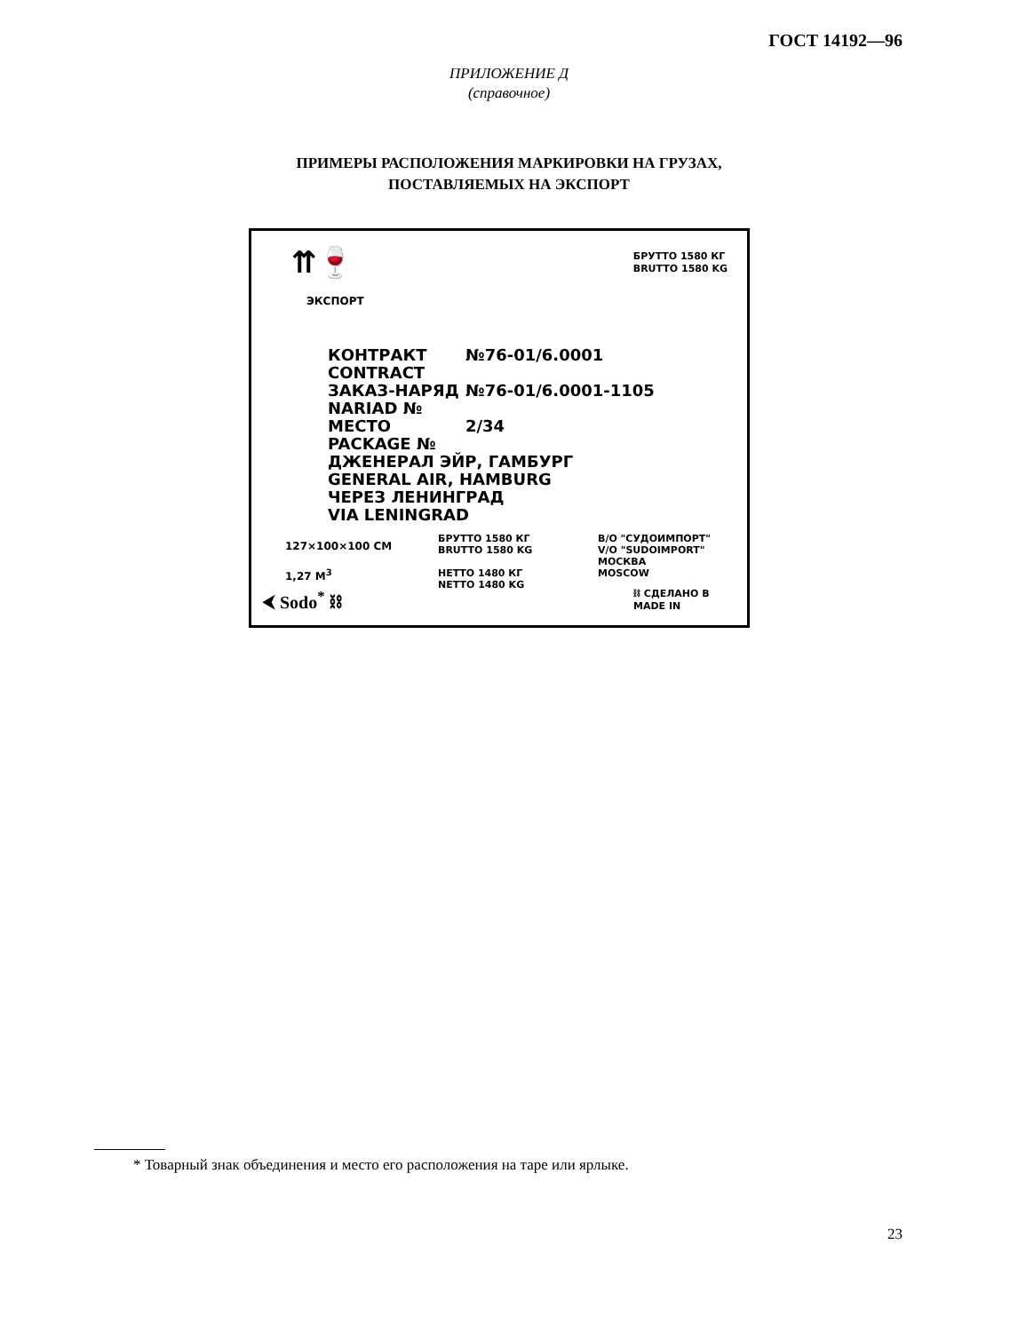ГОСТ 14192—96
ПРИЛОЖЕНИЕ Д
(справочное)
ПРИМЕРЫ РАСПОЛОЖЕНИЯ МАРКИРОВКИ НА ГРУЗАХ,
ПОСТАВЛЯЕМЫХ НА ЭКСПОРТ
⇈🍷
ЭКСПОРТ
БРУТТО 1580 КГ
BRUTTO 1580 KG
КОНТРАКТ
CONTRACT №76-01/6.0001
ЗАКАЗ-НАРЯД
NARIAD № №76-01/6.0001-1105
МЕСТО
PACKAGE № 2/34
ДЖЕНЕРАЛ ЭЙР, ГАМБУРГ
GENERAL AIR, HAMBURG
ЧЕРЕЗ ЛЕНИНГРАД
VIA LENINGRAD
127×100×100 CM
1,27 M<sup>3</sup>
БРУТТО 1580 КГ
BRUTTO 1580 KG
НЕТТО 1480 КГ
NETTO 1480 KG
В/О "СУДОИМПОРТ"
V/O "SUDOIMPORT"
МОСКВА
MOSCOW
⮜ Sodo<sup>*</sup> ⛓
⛓ СДЕЛАНО В
MADE IN
* Товарный знак объединения и место его расположения на таре или ярлыке.
23